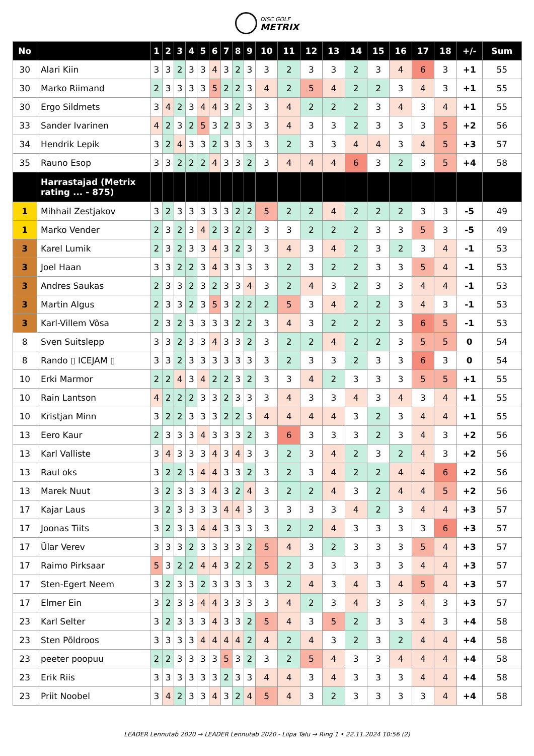DISC GOLF
METRIX
| No | | 1 | 2 | 3 | 4 | 5 | 6 | 7 | 8 | 9 | 10 | 11 | 12 | 13 | 14 | 15 | 16 | 17 | 18 | +/- | Sum |
| --- | --- | --- | --- | --- | --- | --- | --- | --- | --- | --- | --- | --- | --- | --- | --- | --- | --- | --- | --- | --- | --- |
| 30 | Alari Kiin | 3 | 3 | 2 | 3 | 3 | 4 | 3 | 2 | 3 | 3 | 2 | 3 | 3 | 2 | 3 | 4 | 6 | 3 | +1 | 55 |
| 30 | Marko Riimand | 2 | 3 | 3 | 3 | 3 | 5 | 2 | 2 | 3 | 4 | 2 | 5 | 4 | 2 | 2 | 3 | 4 | 3 | +1 | 55 |
| 30 | Ergo Sildmets | 3 | 4 | 2 | 3 | 4 | 4 | 3 | 2 | 3 | 3 | 4 | 2 | 2 | 2 | 3 | 4 | 3 | 4 | +1 | 55 |
| 33 | Sander Ivarinen | 4 | 2 | 3 | 2 | 5 | 3 | 2 | 3 | 3 | 3 | 4 | 3 | 3 | 2 | 3 | 3 | 3 | 5 | +2 | 56 |
| 34 | Hendrik Lepik | 3 | 2 | 4 | 3 | 3 | 2 | 3 | 3 | 3 | 3 | 2 | 3 | 3 | 4 | 4 | 3 | 4 | 5 | +3 | 57 |
| 35 | Rauno Esop | 3 | 3 | 2 | 2 | 2 | 4 | 3 | 3 | 2 | 3 | 4 | 4 | 4 | 6 | 3 | 2 | 3 | 5 | +4 | 58 |
| | Harrastajad (Metrix rating ... - 875) | | | | | | | | | | | | | | | | | | | | |
| 1 | Mihhail Zestjakov | 3 | 2 | 3 | 3 | 3 | 3 | 3 | 2 | 2 | 5 | 2 | 2 | 4 | 2 | 2 | 2 | 3 | 3 | -5 | 49 |
| 1 | Marko Vender | 2 | 3 | 2 | 3 | 4 | 2 | 3 | 2 | 2 | 3 | 3 | 2 | 2 | 2 | 3 | 3 | 5 | 3 | -5 | 49 |
| 3 | Karel Lumik | 2 | 3 | 2 | 3 | 3 | 4 | 3 | 2 | 3 | 3 | 4 | 3 | 4 | 2 | 3 | 2 | 3 | 4 | -1 | 53 |
| 3 | Joel Haan | 3 | 3 | 2 | 2 | 3 | 4 | 3 | 3 | 3 | 3 | 2 | 3 | 2 | 2 | 3 | 3 | 5 | 4 | -1 | 53 |
| 3 | Andres Saukas | 2 | 3 | 3 | 2 | 3 | 2 | 3 | 3 | 4 | 3 | 2 | 4 | 3 | 2 | 3 | 3 | 4 | 4 | -1 | 53 |
| 3 | Martin Algus | 2 | 3 | 3 | 2 | 3 | 5 | 3 | 2 | 2 | 2 | 5 | 3 | 4 | 2 | 2 | 3 | 4 | 3 | -1 | 53 |
| 3 | Karl-Villem Võsa | 2 | 3 | 2 | 3 | 3 | 3 | 3 | 2 | 2 | 3 | 4 | 3 | 2 | 2 | 2 | 3 | 6 | 5 | -1 | 53 |
| 8 | Sven Suitslepp | 3 | 3 | 2 | 3 | 3 | 4 | 3 | 3 | 2 | 3 | 2 | 2 | 4 | 2 | 2 | 3 | 5 | 5 | 0 | 54 |
| 8 | Rando ▯ ICEJAM ▯ | 3 | 3 | 2 | 3 | 3 | 3 | 3 | 3 | 3 | 3 | 2 | 3 | 3 | 2 | 3 | 3 | 6 | 3 | 0 | 54 |
| 10 | Erki Marmor | 2 | 2 | 4 | 3 | 4 | 2 | 2 | 3 | 2 | 3 | 3 | 4 | 2 | 3 | 3 | 3 | 5 | 5 | +1 | 55 |
| 10 | Rain Lantson | 4 | 2 | 2 | 2 | 3 | 3 | 2 | 3 | 3 | 3 | 4 | 3 | 3 | 4 | 3 | 4 | 3 | 4 | +1 | 55 |
| 10 | Kristjan Minn | 3 | 2 | 2 | 3 | 3 | 3 | 2 | 2 | 3 | 4 | 4 | 4 | 4 | 3 | 2 | 3 | 4 | 4 | +1 | 55 |
| 13 | Eero Kaur | 2 | 3 | 3 | 3 | 4 | 3 | 3 | 3 | 2 | 3 | 6 | 3 | 3 | 3 | 2 | 3 | 4 | 3 | +2 | 56 |
| 13 | Karl Valliste | 3 | 4 | 3 | 3 | 3 | 4 | 3 | 4 | 3 | 3 | 2 | 3 | 4 | 2 | 3 | 2 | 4 | 3 | +2 | 56 |
| 13 | Raul oks | 3 | 2 | 2 | 3 | 4 | 4 | 3 | 3 | 2 | 3 | 2 | 3 | 4 | 2 | 2 | 4 | 4 | 6 | +2 | 56 |
| 13 | Marek Nuut | 3 | 2 | 3 | 3 | 3 | 4 | 3 | 2 | 4 | 3 | 2 | 2 | 4 | 3 | 2 | 4 | 4 | 5 | +2 | 56 |
| 17 | Kajar Laus | 3 | 2 | 3 | 3 | 3 | 3 | 4 | 4 | 3 | 3 | 3 | 3 | 3 | 4 | 2 | 3 | 4 | 4 | +3 | 57 |
| 17 | Joonas Tiits | 3 | 2 | 3 | 3 | 4 | 4 | 3 | 3 | 3 | 3 | 2 | 2 | 4 | 3 | 3 | 3 | 3 | 6 | +3 | 57 |
| 17 | Ülar Verev | 3 | 3 | 3 | 2 | 3 | 3 | 3 | 3 | 2 | 5 | 4 | 3 | 2 | 3 | 3 | 3 | 5 | 4 | +3 | 57 |
| 17 | Raimo Pirksaar | 5 | 3 | 2 | 2 | 4 | 4 | 3 | 2 | 2 | 5 | 2 | 3 | 3 | 3 | 3 | 3 | 4 | 4 | +3 | 57 |
| 17 | Sten-Egert Neem | 3 | 2 | 3 | 3 | 2 | 3 | 3 | 3 | 3 | 3 | 2 | 4 | 3 | 4 | 3 | 4 | 5 | 4 | +3 | 57 |
| 17 | Elmer Ein | 3 | 2 | 3 | 3 | 4 | 4 | 3 | 3 | 3 | 3 | 4 | 2 | 3 | 4 | 3 | 3 | 4 | 3 | +3 | 57 |
| 23 | Karl Selter | 3 | 2 | 3 | 3 | 3 | 4 | 3 | 3 | 2 | 5 | 4 | 3 | 5 | 2 | 3 | 3 | 4 | 3 | +4 | 58 |
| 23 | Sten Põldroos | 3 | 3 | 3 | 3 | 4 | 4 | 4 | 4 | 2 | 4 | 2 | 4 | 3 | 2 | 3 | 2 | 4 | 4 | +4 | 58 |
| 23 | peeter poopuu | 2 | 2 | 3 | 3 | 3 | 3 | 5 | 3 | 2 | 3 | 2 | 5 | 4 | 3 | 3 | 4 | 4 | 4 | +4 | 58 |
| 23 | Erik Riis | 3 | 3 | 3 | 3 | 3 | 3 | 2 | 3 | 3 | 4 | 4 | 3 | 4 | 3 | 3 | 3 | 4 | 4 | +4 | 58 |
| 23 | Priit Noobel | 3 | 4 | 2 | 3 | 3 | 4 | 3 | 2 | 4 | 5 | 4 | 3 | 2 | 3 | 3 | 3 | 3 | 4 | +4 | 58 |
LEADER Lennutab 2020 → LEADER Lennutab 2020 - Liipa Talu → Ring 1 • 22.11.2024 10:56 (2)